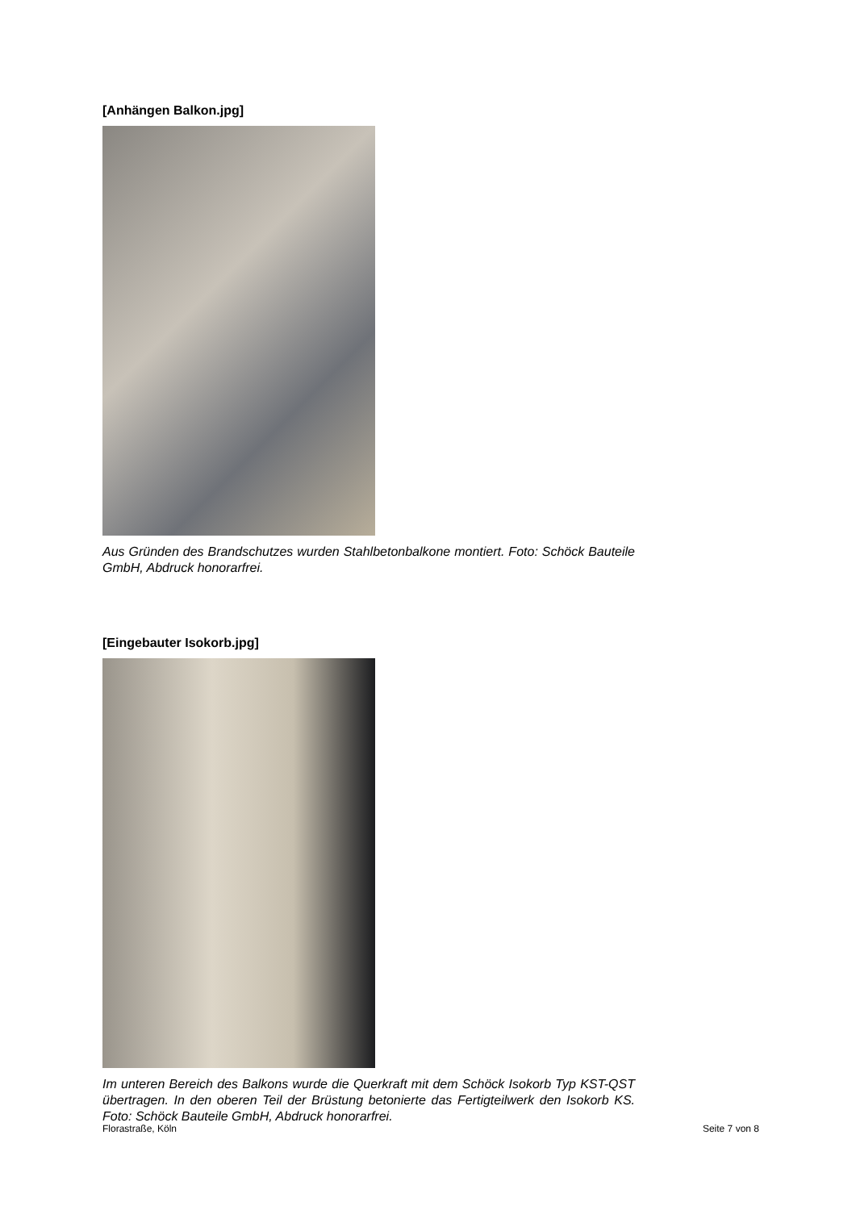[Anhängen Balkon.jpg]
Aus Gründen des Brandschutzes wurden Stahlbetonbalkone montiert. Foto: Schöck Bauteile GmbH, Abdruck honorarfrei.
[Eingebauter Isokorb.jpg]
Im unteren Bereich des Balkons wurde die Querkraft mit dem Schöck Isokorb Typ KST-QST übertragen. In den oberen Teil der Brüstung betonierte das Fertigteilwerk den Isokorb KS. Foto: Schöck Bauteile GmbH, Abdruck honorarfrei.
Florastraße, Köln Seite 7 von 8